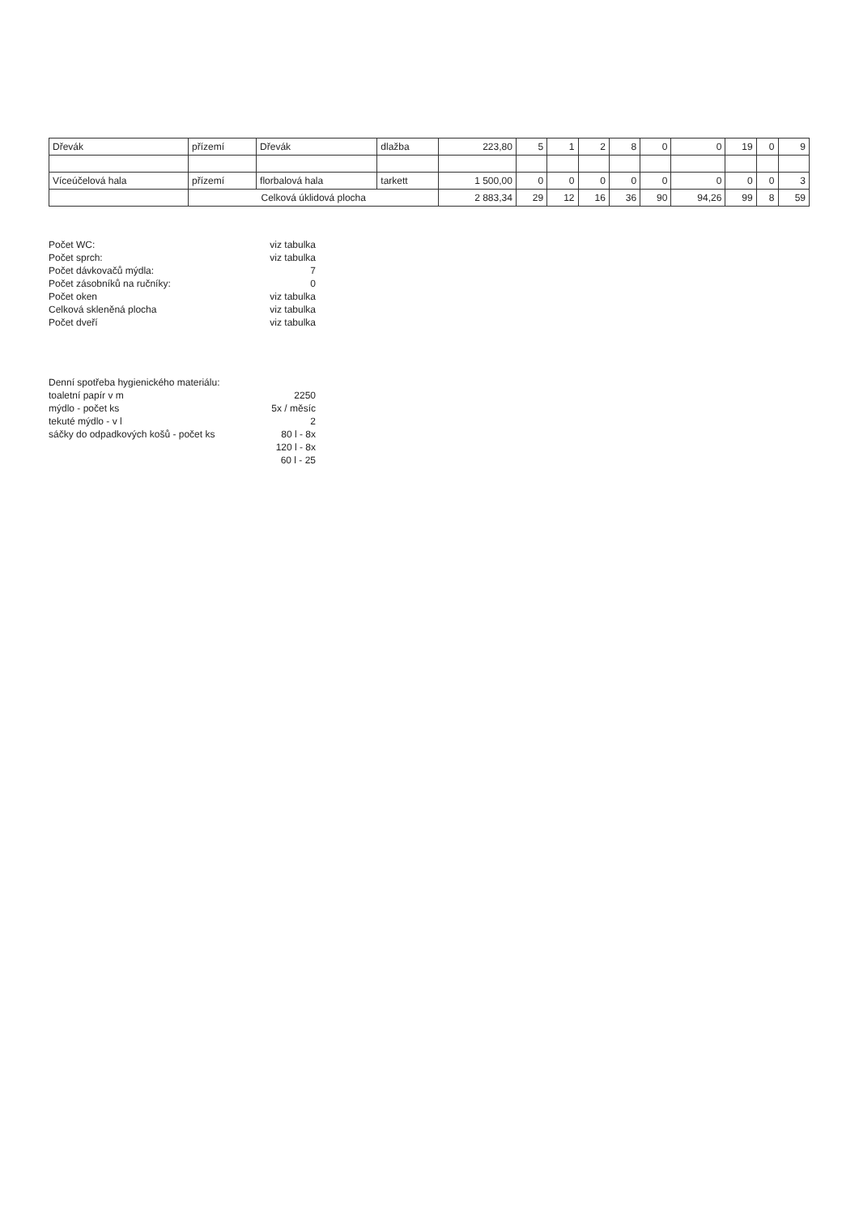| Dřevák | přízemí | Dřevák | dlažba | 223,80 | 5 | 1 | 2 | 8 | 0 | 0 | 19 | 0 | 9 |
| Víceúčelová hala | přízemí | florbalová hala | tarkett | 1 500,00 | 0 | 0 | 0 | 0 | 0 | 0 | 0 | 0 | 3 |
| | Celková úklidová plocha | | | 2 883,34 | 29 | 12 | 16 | 36 | 90 | 94,26 | 99 | 8 | 59 |
Počet WC:
viz tabulka
Počet sprch:
viz tabulka
Počet dávkovačů mýdla:
7
Počet zásobníků na ručníky:
0
Počet oken
viz tabulka
Celková skleněná plocha
viz tabulka
Počet dveří
viz tabulka
Denní spotřeba hygienického materiálu:
toaletní papír v m
2250
mýdlo - počet ks
5x / měsíc
tekuté mýdlo - v l
2
sáčky do odpadkových košů - počet ks
80 l - 8x
120 l - 8x
60 l - 25